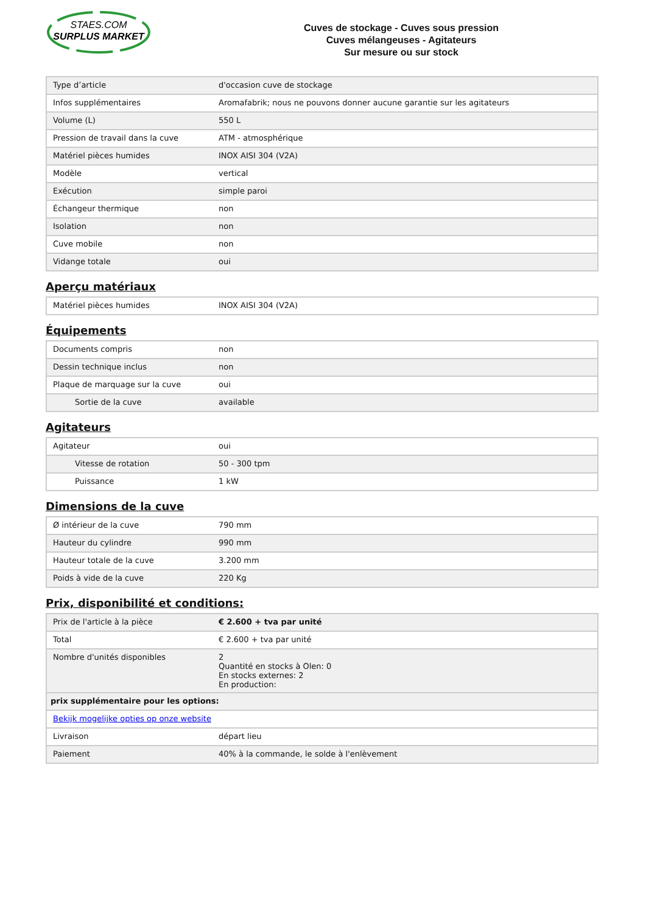STAES.COM
SURPLUS MARKET
Cuves de stockage - Cuves sous pression
Cuves mélangeuses - Agitateurs
Sur mesure ou sur stock
| Type d’article | d'occasion cuve de stockage |
| Infos supplémentaires | Aromafabrik; nous ne pouvons donner aucune garantie sur les agitateurs |
| Volume (L) | 550 L |
| Pression de travail dans la cuve | ATM - atmosphérique |
| Matériel pièces humides | INOX AISI 304 (V2A) |
| Modèle | vertical |
| Exécution | simple paroi |
| Échangeur thermique | non |
| Isolation | non |
| Cuve mobile | non |
| Vidange totale | oui |
Aperçu matériaux
| Matériel pièces humides | INOX AISI 304 (V2A) |
Équipements
| Documents compris | non |
| Dessin technique inclus | non |
| Plaque de marquage sur la cuve | oui |
| Sortie de la cuve | available |
Agitateurs
| Agitateur | oui |
| Vitesse de rotation | 50 - 300 tpm |
| Puissance | 1 kW |
Dimensions de la cuve
| Ø intérieur de la cuve | 790 mm |
| Hauteur du cylindre | 990 mm |
| Hauteur totale de la cuve | 3.200 mm |
| Poids à vide de la cuve | 220 Kg |
Prix, disponibilité et conditions:
| Prix de l'article à la pièce | € 2.600 + tva par unité |
| Total | € 2.600 + tva par unité |
| Nombre d'unités disponibles | 2 Quantité en stocks à Olen: 0 En stocks externes: 2 En production: |
| prix supplémentaire pour les options: | |
| Bekijk mogelijke opties op onze website | |
| Livraison | départ lieu |
| Paiement | 40% à la commande, le solde à l'enlèvement |